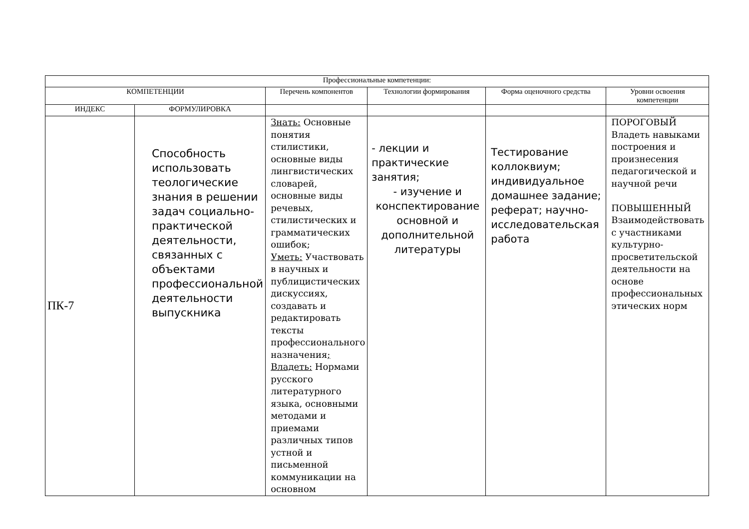| Профессиональные компетенции: | | | | | |
| --- | --- | --- | --- | --- | --- |
| КОМПЕТЕНЦИИ | | Перечень компонентов | Технологии формирования | Форма оценочного средства | Уровни освоения компетенции |
| ИНДЕКС | ФОРМУЛИРОВКА | | | | |
| ПК-7 | Способность использовать теологические знания в решении задач социально-практической деятельности, связанных с объектами профессиональной деятельности выпускника | Знать: Основные понятия стилистики, основные виды лингвистических словарей, основные виды речевых, стилистических и грамматических ошибок; Уметь: Участвовать в научных и публицистических дискуссиях, создавать и редактировать тексты профессионального назначения ; Владеть: Нормами русского литературного языка, основными методами и приемами различных типов устной и письменной коммуникации на основном | - лекции и практические занятия; - изучение и конспектирование основной и дополнительной литературы | Тестирование коллоквиум; индивидуальное домашнее задание; реферат; научно-исследовательская работа | ПОРОГОВЫЙ Владеть навыками построения и произнесения педагогической и научной речи ПОВЫШЕННЫЙ Взаимодействовать с участниками культурно-просветительской деятельности на основе профессиональных этических норм |